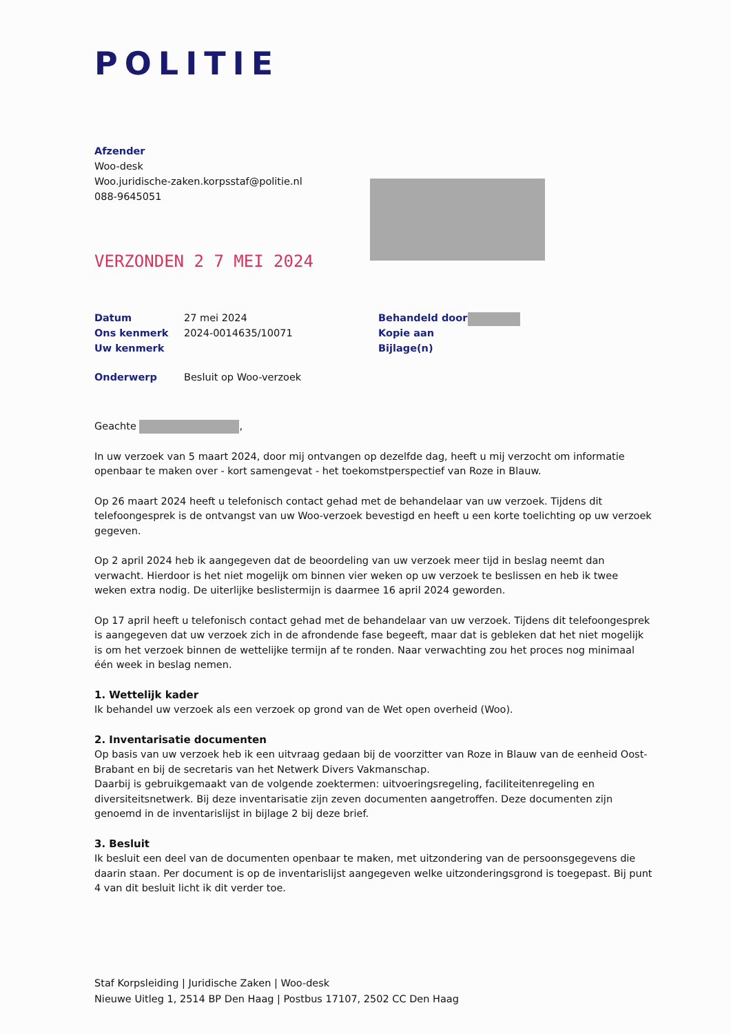POLITIE
Afzender
Woo-desk
Woo.juridische-zaken.korpsstaf@politie.nl
088-9645051
VERZONDEN 2 7 MEI 2024
| Datum | 27 mei 2024 | Behandeld door | |
| Ons kenmerk | 2024-0014635/10071 | Kopie aan | |
| Uw kenmerk | | Bijlage(n) | |
| Onderwerp | Besluit op Woo-verzoek | | |
Geachte ,
In uw verzoek van 5 maart 2024, door mij ontvangen op dezelfde dag, heeft u mij verzocht om informatie openbaar te maken over - kort samengevat - het toekomstperspectief van Roze in Blauw.
Op 26 maart 2024 heeft u telefonisch contact gehad met de behandelaar van uw verzoek. Tijdens dit telefoongesprek is de ontvangst van uw Woo-verzoek bevestigd en heeft u een korte toelichting op uw verzoek gegeven.
Op 2 april 2024 heb ik aangegeven dat de beoordeling van uw verzoek meer tijd in beslag neemt dan verwacht. Hierdoor is het niet mogelijk om binnen vier weken op uw verzoek te beslissen en heb ik twee weken extra nodig. De uiterlijke beslistermijn is daarmee 16 april 2024 geworden.
Op 17 april heeft u telefonisch contact gehad met de behandelaar van uw verzoek. Tijdens dit telefoongesprek is aangegeven dat uw verzoek zich in de afrondende fase begeeft, maar dat is gebleken dat het niet mogelijk is om het verzoek binnen de wettelijke termijn af te ronden. Naar verwachting zou het proces nog minimaal één week in beslag nemen.
1. Wettelijk kader
Ik behandel uw verzoek als een verzoek op grond van de Wet open overheid (Woo).
2. Inventarisatie documenten
Op basis van uw verzoek heb ik een uitvraag gedaan bij de voorzitter van Roze in Blauw van de eenheid Oost-Brabant en bij de secretaris van het Netwerk Divers Vakmanschap.
Daarbij is gebruikgemaakt van de volgende zoektermen: uitvoeringsregeling, faciliteitenregeling en diversiteitsnetwerk. Bij deze inventarisatie zijn zeven documenten aangetroffen. Deze documenten zijn genoemd in de inventarislijst in bijlage 2 bij deze brief.
3. Besluit
Ik besluit een deel van de documenten openbaar te maken, met uitzondering van de persoonsgegevens die daarin staan. Per document is op de inventarislijst aangegeven welke uitzonderingsgrond is toegepast. Bij punt 4 van dit besluit licht ik dit verder toe.
Staf Korpsleiding | Juridische Zaken | Woo-desk
Nieuwe Uitleg 1, 2514 BP Den Haag | Postbus 17107, 2502 CC Den Haag